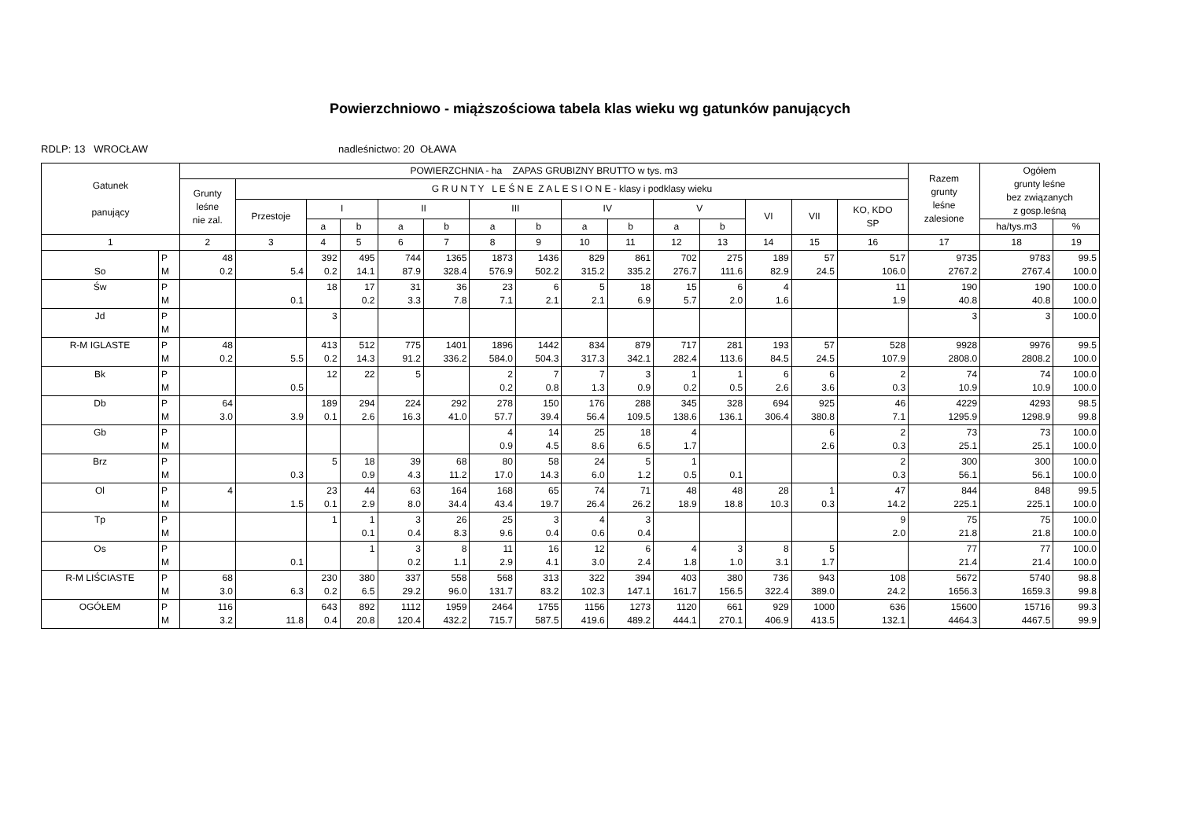Powierzchniowo - miąższościowa tabela klas wieku wg gatunków panujących
RDLP: 13 WROCŁAW nadleśnictwo: 20 OŁAWA
| Gatunek panujący | | POWIERZCHNIA - ha ZAPAS GRUBIZNY BRUTTO w tys. m3 | | | | | | | | | | | | | | | Razem grunty leśne zalesione | Ogółem grunty leśne bez związanych z gosp.leśną | |
| --- | --- | --- | --- | --- | --- | --- | --- | --- | --- | --- | --- | --- | --- | --- | --- | --- | --- | --- | --- |
| | | Grunty leśne nie zal. | G R U N T Y L E Ś N E Z A L E S I O N E - klasy i podklasy wieku | | | | | | | | | | | | | | | | |
| | | | Przestoje | I | | II | | III | | IV | | V | | VI | VII | KO, KDO SP | | | |
| | | | | a | b | a | b | a | b | a | b | a | b | | | | | ha/tys.m3 | % |
| 1 | | 2 | 3 | 4 | 5 | 6 | 7 | 8 | 9 | 10 | 11 | 12 | 13 | 14 | 15 | 16 | 17 | 18 | 19 |
| So | P M | 48 0.2 | 5.4 | 392 0.2 | 495 14.1 | 744 87.9 | 1365 328.4 | 1873 576.9 | 1436 502.2 | 829 315.2 | 861 335.2 | 702 276.7 | 275 111.6 | 189 82.9 | 57 24.5 | 517 106.0 | 9735 2767.2 | 9783 2767.4 | 99.5 100.0 |
| Św | P M | | 0.1 | 18 | 17 0.2 | 31 3.3 | 36 7.8 | 23 7.1 | 6 2.1 | 5 2.1 | 18 6.9 | 15 5.7 | 6 2.0 | 4 1.6 | | 11 1.9 | 190 40.8 | 190 40.8 | 100.0 100.0 |
| Jd | P M | | | 3 | | | | | | | | | | | | | 3 | 3 | 100.0 |
| R-M IGLASTE | P M | 48 0.2 | 5.5 | 413 0.2 | 512 14.3 | 775 91.2 | 1401 336.2 | 1896 584.0 | 1442 504.3 | 834 317.3 | 879 342.1 | 717 282.4 | 281 113.6 | 193 84.5 | 57 24.5 | 528 107.9 | 9928 2808.0 | 9976 2808.2 | 99.5 100.0 |
| Bk | P M | | 0.5 | 12 | 22 | 5 | | 2 0.2 | 7 0.8 | 7 1.3 | 3 0.9 | 1 0.2 | 1 0.5 | 6 2.6 | 6 3.6 | 2 0.3 | 74 10.9 | 74 10.9 | 100.0 100.0 |
| Db | P M | 64 3.0 | 3.9 | 189 0.1 | 294 2.6 | 224 16.3 | 292 41.0 | 278 57.7 | 150 39.4 | 176 56.4 | 288 109.5 | 345 138.6 | 328 136.1 | 694 306.4 | 925 380.8 | 46 7.1 | 4229 1295.9 | 4293 1298.9 | 98.5 99.8 |
| Gb | P M | | | | | | | 4 0.9 | 14 4.5 | 25 8.6 | 18 6.5 | 4 1.7 | | | 6 2.6 | 2 0.3 | 73 25.1 | 73 25.1 | 100.0 100.0 |
| Brz | P M | | 0.3 | 5 | 18 0.9 | 39 4.3 | 68 11.2 | 80 17.0 | 58 14.3 | 24 6.0 | 5 1.2 | 1 0.5 | 0.1 | | | 2 0.3 | 300 56.1 | 300 56.1 | 100.0 100.0 |
| Ol | P M | 4 | 1.5 | 23 0.1 | 44 2.9 | 63 8.0 | 164 34.4 | 168 43.4 | 65 19.7 | 74 26.4 | 71 26.2 | 48 18.9 | 48 18.8 | 28 10.3 | 1 0.3 | 47 14.2 | 844 225.1 | 848 225.1 | 99.5 100.0 |
| Tp | P M | | | 1 | 1 0.1 | 3 0.4 | 26 8.3 | 25 9.6 | 3 0.4 | 4 0.6 | 3 0.4 | | | | | 9 2.0 | 75 21.8 | 75 21.8 | 100.0 100.0 |
| Os | P M | | 0.1 | | 1 | 3 0.2 | 8 1.1 | 11 2.9 | 16 4.1 | 12 3.0 | 6 2.4 | 4 1.8 | 3 1.0 | 8 3.1 | 5 1.7 | | 77 21.4 | 77 21.4 | 100.0 100.0 |
| R-M LIŚCIASTE | P M | 68 3.0 | 6.3 | 230 0.2 | 380 6.5 | 337 29.2 | 558 96.0 | 568 131.7 | 313 83.2 | 322 102.3 | 394 147.1 | 403 161.7 | 380 156.5 | 736 322.4 | 943 389.0 | 108 24.2 | 5672 1656.3 | 5740 1659.3 | 98.8 99.8 |
| OGÓŁEM | P M | 116 3.2 | 11.8 | 643 0.4 | 892 20.8 | 1112 120.4 | 1959 432.2 | 2464 715.7 | 1755 587.5 | 1156 419.6 | 1273 489.2 | 1120 444.1 | 661 270.1 | 929 406.9 | 1000 413.5 | 636 132.1 | 15600 4464.3 | 15716 4467.5 | 99.3 99.9 |